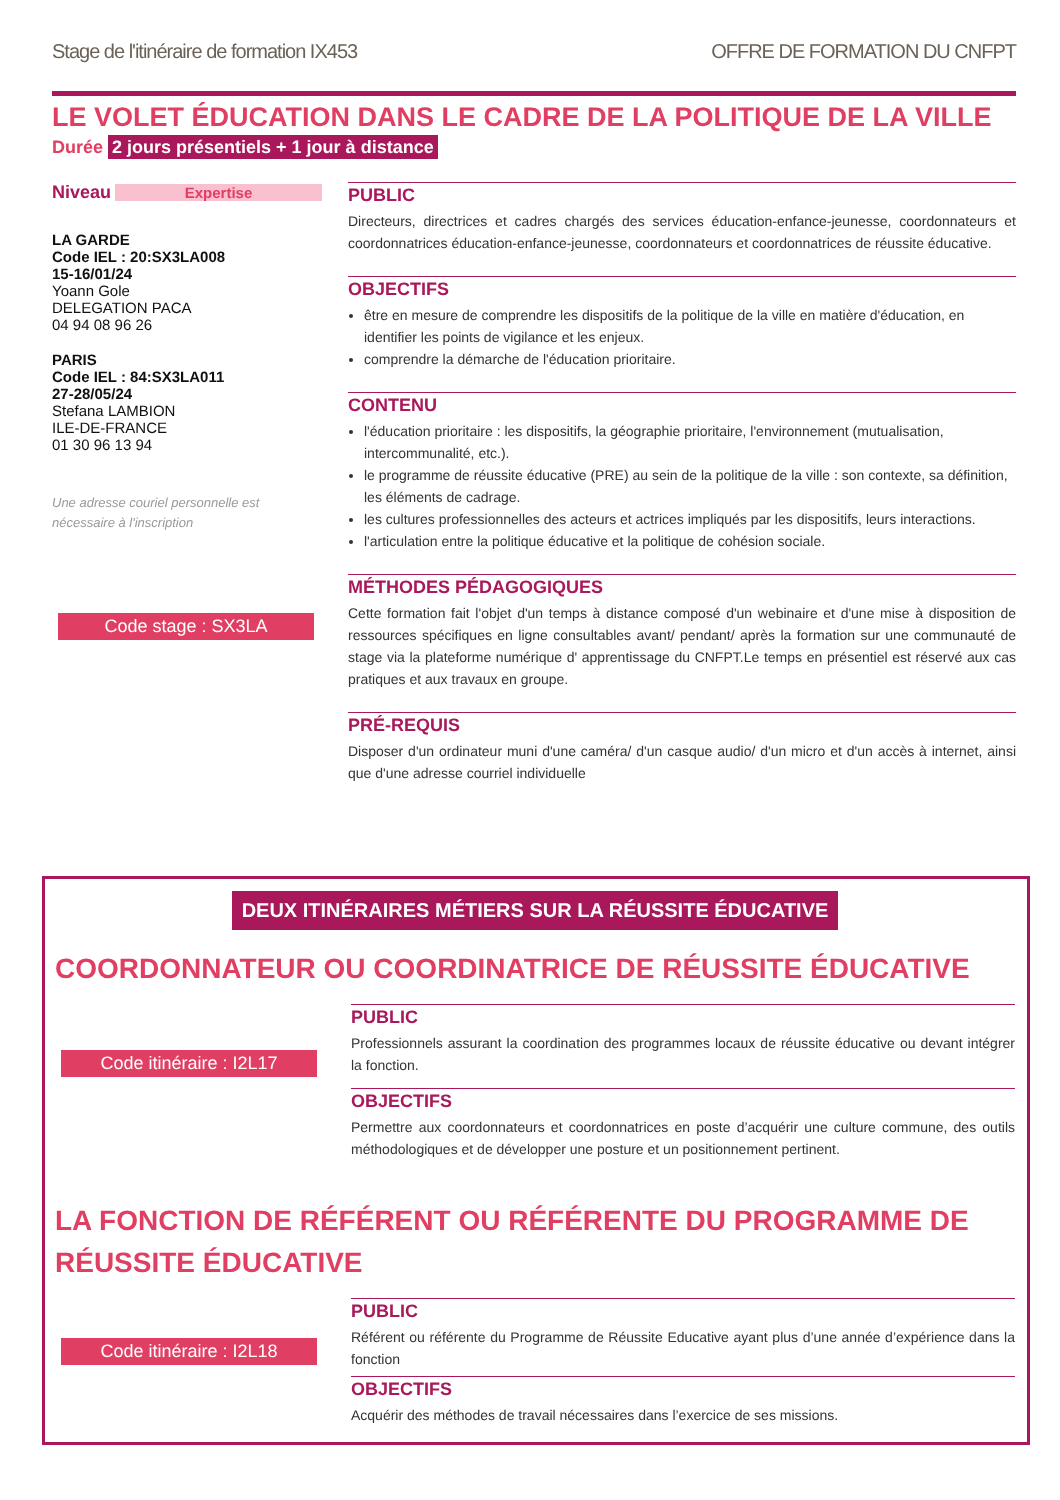Stage de l'itinéraire de formation IX453 OFFRE DE FORMATION DU CNFPT
LE VOLET ÉDUCATION DANS LE CADRE DE LA POLITIQUE DE LA VILLE
Durée 2 jours présentiels + 1 jour à distance
Niveau Expertise
LA GARDE
Code IEL : 20:SX3LA008
15-16/01/24
Yoann Gole
DELEGATION PACA
04 94 08 96 26
PARIS
Code IEL : 84:SX3LA011
27-28/05/24
Stefana LAMBION
ILE-DE-FRANCE
01 30 96 13 94
Une adresse couriel personnelle est nécessaire à l'inscription
Code stage : SX3LA
PUBLIC
Directeurs, directrices et cadres chargés des services éducation-enfance-jeunesse, coordonnateurs et coordonnatrices éducation-enfance-jeunesse, coordonnateurs et coordonnatrices de réussite éducative.
OBJECTIFS
être en mesure de comprendre les dispositifs de la politique de la ville en matière d'éducation, en identifier les points de vigilance et les enjeux.
comprendre la démarche de l'éducation prioritaire.
CONTENU
l'éducation prioritaire : les dispositifs, la géographie prioritaire, l'environnement (mutualisation, intercommunalité, etc.).
le programme de réussite éducative (PRE) au sein de la politique de la ville : son contexte, sa définition, les éléments de cadrage.
les cultures professionnelles des acteurs et actrices impliqués par les dispositifs, leurs interactions.
l'articulation entre la politique éducative et la politique de cohésion sociale.
MÉTHODES PÉDAGOGIQUES
Cette formation fait l'objet d'un temps à distance composé d'un webinaire et d'une mise à disposition de ressources spécifiques en ligne consultables avant/ pendant/ après la formation sur une communauté de stage via la plateforme numérique d' apprentissage du CNFPT.Le temps en présentiel est réservé aux cas pratiques et aux travaux en groupe.
PRÉ-REQUIS
Disposer d'un ordinateur muni d'une caméra/ d'un casque audio/ d'un micro et d'un accès à internet, ainsi que d'une adresse courriel individuelle
DEUX ITINÉRAIRES MÉTIERS SUR LA RÉUSSITE ÉDUCATIVE
COORDONNATEUR OU COORDINATRICE DE RÉUSSITE ÉDUCATIVE
Code itinéraire : I2L17
PUBLIC
Professionnels assurant la coordination des programmes locaux de réussite éducative ou devant intégrer la fonction.
OBJECTIFS
Permettre aux coordonnateurs et coordonnatrices en poste d’acquérir une culture commune, des outils méthodologiques et de développer une posture et un positionnement pertinent.
LA FONCTION DE RÉFÉRENT OU RÉFÉRENTE DU PROGRAMME DE RÉUSSITE ÉDUCATIVE
Code itinéraire : I2L18
PUBLIC
Référent ou référente du Programme de Réussite Educative ayant plus d’une année d’expérience dans la fonction
OBJECTIFS
Acquérir des méthodes de travail nécessaires dans l’exercice de ses missions.